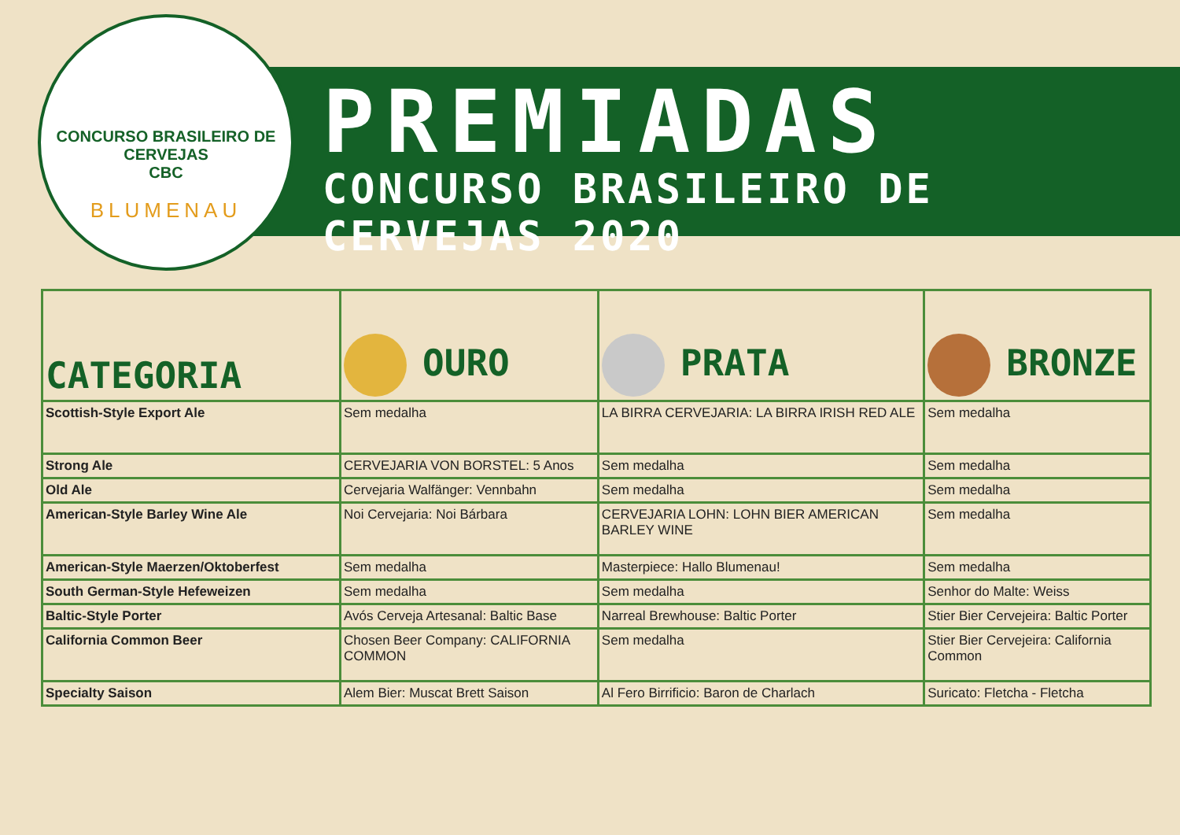CONCURSO BRASILEIRO DE CERVEJAS
CBC
BLUMENAU
PREMIADAS
CONCURSO BRASILEIRO DE CERVEJAS 2020
| CATEGORIA | OURO | PRATA | BRONZE |
| --- | --- | --- | --- |
| Scottish-Style Export Ale | Sem medalha | LA BIRRA CERVEJARIA: LA BIRRA IRISH RED ALE | Sem medalha |
| Strong Ale | CERVEJARIA VON BORSTEL: 5 Anos | Sem medalha | Sem medalha |
| Old Ale | Cervejaria Walfänger: Vennbahn | Sem medalha | Sem medalha |
| American-Style Barley Wine Ale | Noi Cervejaria: Noi Bárbara | CERVEJARIA LOHN: LOHN BIER AMERICAN BARLEY WINE | Sem medalha |
| American-Style Maerzen/Oktoberfest | Sem medalha | Masterpiece: Hallo Blumenau! | Sem medalha |
| South German-Style Hefeweizen | Sem medalha | Sem medalha | Senhor do Malte: Weiss |
| Baltic-Style Porter | Avós Cerveja Artesanal: Baltic Base | Narreal Brewhouse: Baltic Porter | Stier Bier Cervejeira: Baltic Porter |
| California Common Beer | Chosen Beer Company: CALIFORNIA COMMON | Sem medalha | Stier Bier Cervejeira: California Common |
| Specialty Saison | Alem Bier: Muscat Brett Saison | Al Fero Birrificio: Baron de Charlach | Suricato: Fletcha - Fletcha |